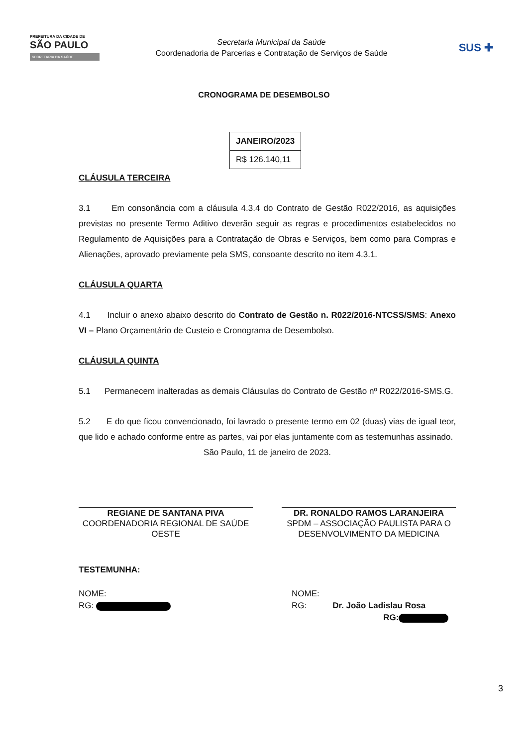PREFEITURA DA CIDADE DE
SÃO PAULO
SECRETARIA DA SAÚDE
Secretaria Municipal da Saúde
Coordenadoria de Parcerias e Contratação de Serviços de Saúde
SUS ✚
CRONOGRAMA DE DESEMBOLSO
| JANEIRO/2023 |
| --- |
| R$ 126.140,11 |
CLÁUSULA TERCEIRA
3.1 Em consonância com a cláusula 4.3.4 do Contrato de Gestão R022/2016, as aquisições previstas no presente Termo Aditivo deverão seguir as regras e procedimentos estabelecidos no Regulamento de Aquisições para a Contratação de Obras e Serviços, bem como para Compras e Alienações, aprovado previamente pela SMS, consoante descrito no item 4.3.1.
CLÁUSULA QUARTA
4.1 Incluir o anexo abaixo descrito do Contrato de Gestão n. R022/2016-NTCSS/SMS: Anexo VI – Plano Orçamentário de Custeio e Cronograma de Desembolso.
CLÁUSULA QUINTA
5.1 Permanecem inalteradas as demais Cláusulas do Contrato de Gestão nº R022/2016-SMS.G.
5.2 E do que ficou convencionado, foi lavrado o presente termo em 02 (duas) vias de igual teor, que lido e achado conforme entre as partes, vai por elas juntamente com as testemunhas assinado.
São Paulo, 11 de janeiro de 2023.
REGIANE DE SANTANA PIVA
COORDENADORIA REGIONAL DE SAÚDE OESTE
DR. RONALDO RAMOS LARANJEIRA
SPDM – ASSOCIAÇÃO PAULISTA PARA O DESENVOLVIMENTO DA MEDICINA
TESTEMUNHA:
NOME:
RG:
NOME:
RG: Dr. João Ladislau Rosa
RG:
3